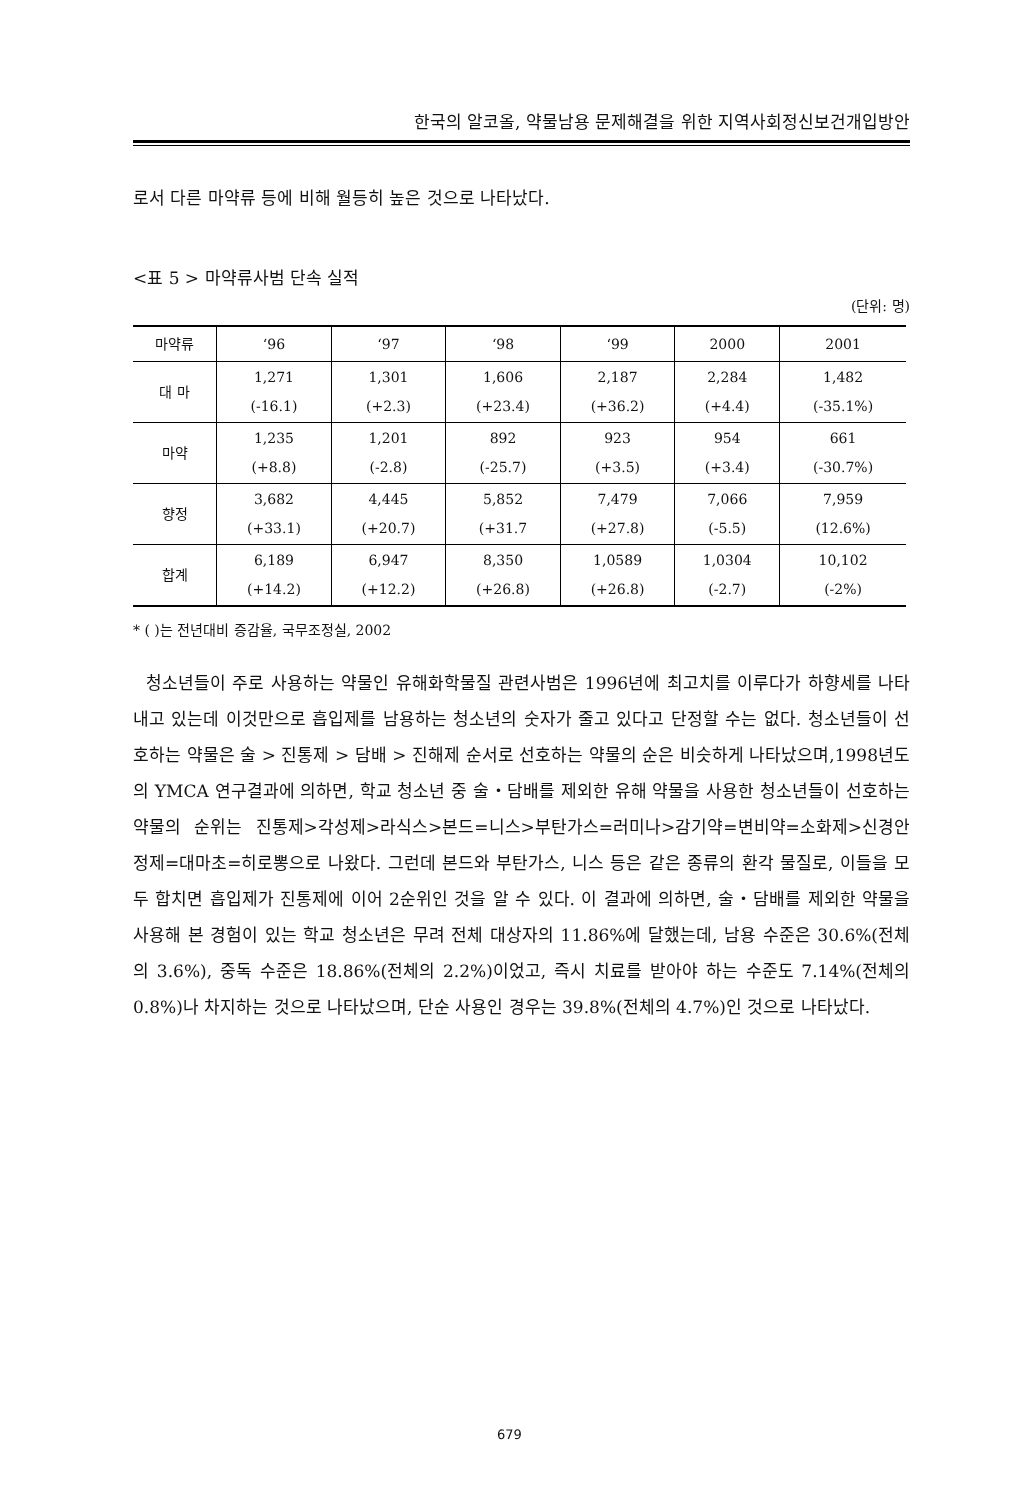한국의 알코올, 약물남용 문제해결을 위한 지역사회정신보건개입방안
로서 다른 마약류 등에 비해 월등히 높은 것으로 나타났다.
<표 5 > 마약류사범 단속 실적
(단위: 명)
| 마약류 | ‘96 | ‘97 | ‘98 | ‘99 | 2000 | 2001 |
| --- | --- | --- | --- | --- | --- | --- |
| 대 마 | 1,271 (-16.1) | 1,301 (+2.3) | 1,606 (+23.4) | 2,187 (+36.2) | 2,284 (+4.4) | 1,482 (-35.1%) |
| 마약 | 1,235 (+8.8) | 1,201 (-2.8) | 892 (-25.7) | 923 (+3.5) | 954 (+3.4) | 661 (-30.7%) |
| 향정 | 3,682 (+33.1) | 4,445 (+20.7) | 5,852 (+31.7 | 7,479 (+27.8) | 7,066 (-5.5) | 7,959 (12.6%) |
| 합계 | 6,189 (+14.2) | 6,947 (+12.2) | 8,350 (+26.8) | 1,0589 (+26.8) | 1,0304 (-2.7) | 10,102 (-2%) |
* ( )는 전년대비 증감율, 국무조정실, 2002
청소년들이 주로 사용하는 약물인 유해화학물질 관련사범은 1996년에 최고치를 이루다가 하향세를 나타내고 있는데 이것만으로 흡입제를 남용하는 청소년의 숫자가 줄고 있다고 단정할 수는 없다. 청소년들이 선호하는 약물은 술 > 진통제 > 담배 > 진해제 순서로 선호하는 약물의 순은 비슷하게 나타났으며,1998년도의 YMCA 연구결과에 의하면, 학교 청소년 중 술・담배를 제외한 유해 약물을 사용한 청소년들이 선호하는 약물의 순위는 진통제>각성제>라식스>본드=니스>부탄가스=러미나>감기약=변비약=소화제>신경안정제=대마초=히로뽕으로 나왔다. 그런데 본드와 부탄가스, 니스 등은 같은 종류의 환각 물질로, 이들을 모두 합치면 흡입제가 진통제에 이어 2순위인 것을 알 수 있다. 이 결과에 의하면, 술・담배를 제외한 약물을 사용해 본 경험이 있는 학교 청소년은 무려 전체 대상자의 11.86%에 달했는데, 남용 수준은 30.6%(전체의 3.6%), 중독 수준은 18.86%(전체의 2.2%)이었고, 즉시 치료를 받아야 하는 수준도 7.14%(전체의 0.8%)나 차지하는 것으로 나타났으며, 단순 사용인 경우는 39.8%(전체의 4.7%)인 것으로 나타났다.
679